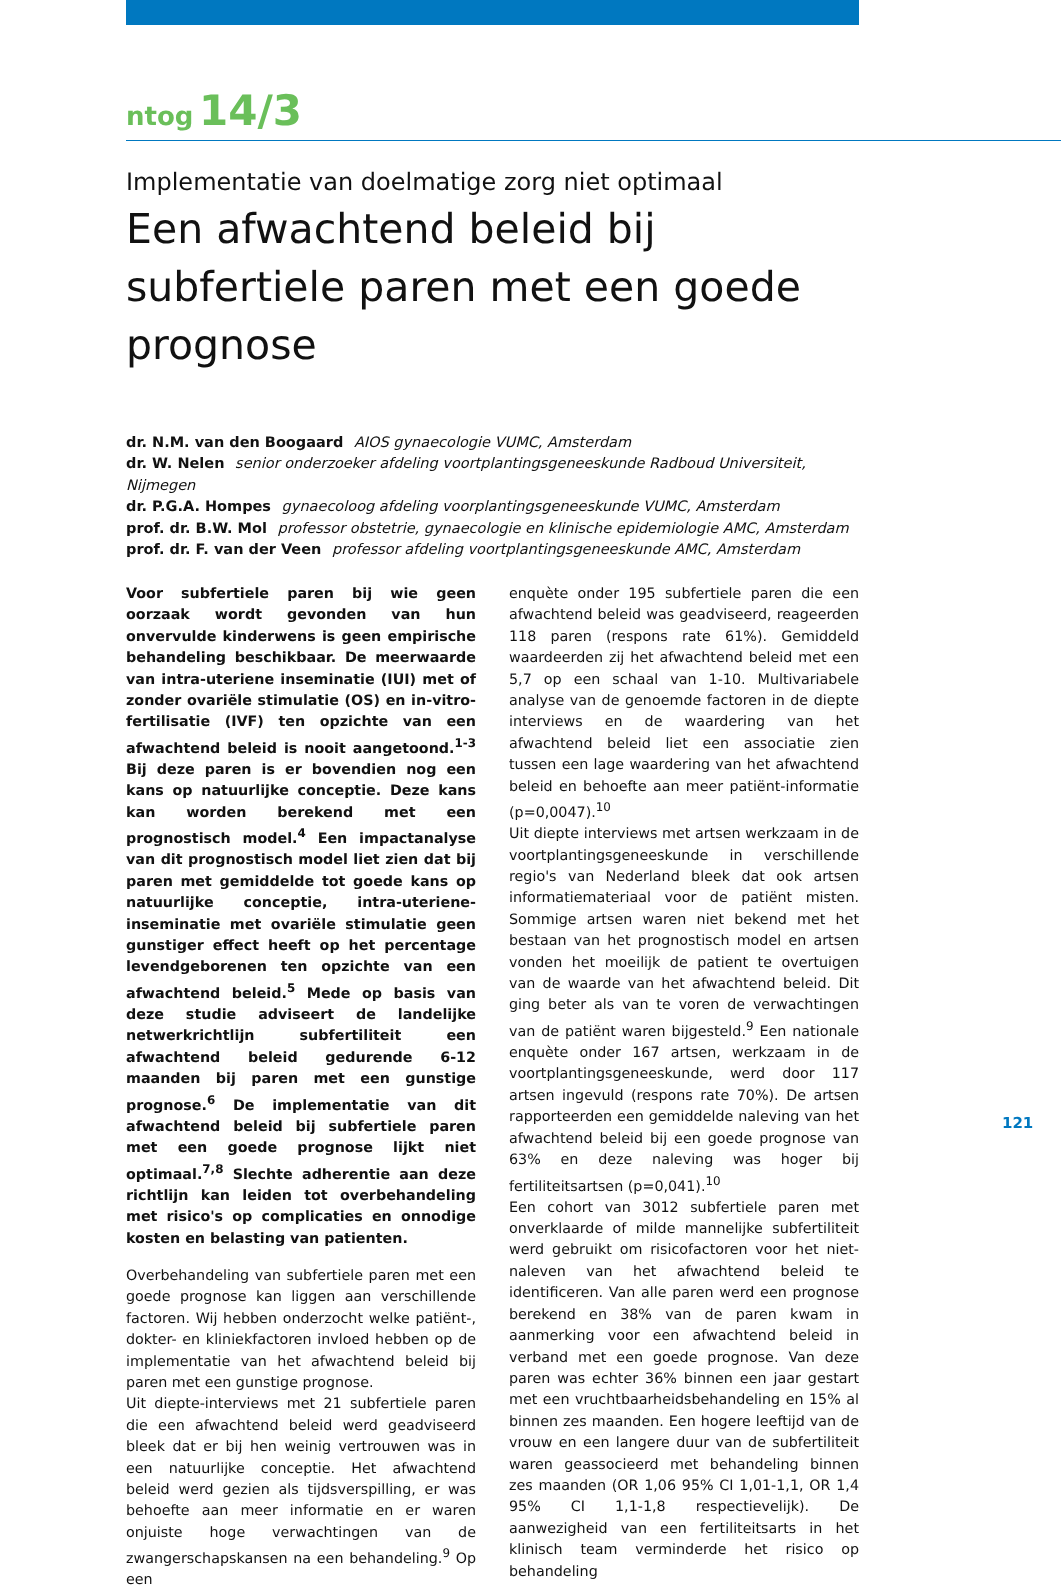ntog 14/3
Implementatie van doelmatige zorg niet optimaal
Een afwachtend beleid bij subfertiele paren met een goede prognose
dr. N.M. van den Boogaard AIOS gynaecologie VUMC, Amsterdam
dr. W. Nelen senior onderzoeker afdeling voortplantingsgeneeskunde Radboud Universiteit, Nijmegen
dr. P.G.A. Hompes gynaecoloog afdeling voorplantingsgeneeskunde VUMC, Amsterdam
prof. dr. B.W. Mol professor obstetrie, gynaecologie en klinische epidemiologie AMC, Amsterdam
prof. dr. F. van der Veen professor afdeling voortplantingsgeneeskunde AMC, Amsterdam
Voor subfertiele paren bij wie geen oorzaak wordt gevonden van hun onvervulde kinderwens is geen empirische behandeling beschikbaar. De meerwaarde van intra-uteriene inseminatie (IUI) met of zonder ovariële stimulatie (OS) en in-vitro-fertilisatie (IVF) ten opzichte van een afwachtend beleid is nooit aangetoond.<sup>1-3</sup> Bij deze paren is er bovendien nog een kans op natuurlijke conceptie. Deze kans kan worden berekend met een prognostisch model.<sup>4</sup> Een impactanalyse van dit prognostisch model liet zien dat bij paren met gemiddelde tot goede kans op natuurlijke conceptie, intra-uteriene-inseminatie met ovariële stimulatie geen gunstiger effect heeft op het percentage levendgeborenen ten opzichte van een afwachtend beleid.<sup>5</sup> Mede op basis van deze studie adviseert de landelijke netwerkrichtlijn subfertiliteit een afwachtend beleid gedurende 6-12 maanden bij paren met een gunstige prognose.<sup>6</sup> De implementatie van dit afwachtend beleid bij subfertiele paren met een goede prognose lijkt niet optimaal.<sup>7,8</sup> Slechte adherentie aan deze richtlijn kan leiden tot overbehandeling met risico's op complicaties en onnodige kosten en belasting van patienten.
Overbehandeling van subfertiele paren met een goede prognose kan liggen aan verschillende factoren. Wij hebben onderzocht welke patiënt-, dokter- en kliniekfactoren invloed hebben op de implementatie van het afwachtend beleid bij paren met een gunstige prognose.
Uit diepte-interviews met 21 subfertiele paren die een afwachtend beleid werd geadviseerd bleek dat er bij hen weinig vertrouwen was in een natuurlijke conceptie. Het afwachtend beleid werd gezien als tijdsverspilling, er was behoefte aan meer informatie en er waren onjuiste hoge verwachtingen van de zwangerschapskansen na een behandeling.<sup>9</sup> Op een
enquète onder 195 subfertiele paren die een afwachtend beleid was geadviseerd, reageerden 118 paren (respons rate 61%). Gemiddeld waardeerden zij het afwachtend beleid met een 5,7 op een schaal van 1-10. Multivariabele analyse van de genoemde factoren in de diepte interviews en de waardering van het afwachtend beleid liet een associatie zien tussen een lage waardering van het afwachtend beleid en behoefte aan meer patiënt-informatie (p=0,0047).<sup>10</sup>
Uit diepte interviews met artsen werkzaam in de voortplantingsgeneeskunde in verschillende regio's van Nederland bleek dat ook artsen informatiemateriaal voor de patiënt misten. Sommige artsen waren niet bekend met het bestaan van het prognostisch model en artsen vonden het moeilijk de patient te overtuigen van de waarde van het afwachtend beleid. Dit ging beter als van te voren de verwachtingen van de patiënt waren bijgesteld.<sup>9</sup> Een nationale enquète onder 167 artsen, werkzaam in de voortplantingsgeneeskunde, werd door 117 artsen ingevuld (respons rate 70%). De artsen rapporteerden een gemiddelde naleving van het afwachtend beleid bij een goede prognose van 63% en deze naleving was hoger bij fertiliteitsartsen (p=0,041).<sup>10</sup>
Een cohort van 3012 subfertiele paren met onverklaarde of milde mannelijke subfertiliteit werd gebruikt om risicofactoren voor het niet-naleven van het afwachtend beleid te identificeren. Van alle paren werd een prognose berekend en 38% van de paren kwam in aanmerking voor een afwachtend beleid in verband met een goede prognose. Van deze paren was echter 36% binnen een jaar gestart met een vruchtbaarheidsbehandeling en 15% al binnen zes maanden. Een hogere leeftijd van de vrouw en een langere duur van de subfertiliteit waren geassocieerd met behandeling binnen zes maanden (OR 1,06 95% CI 1,01-1,1, OR 1,4 95% CI 1,1-1,8 respectievelijk). De aanwezigheid van een fertiliteitsarts in het klinisch team verminderde het risico op behandeling
121